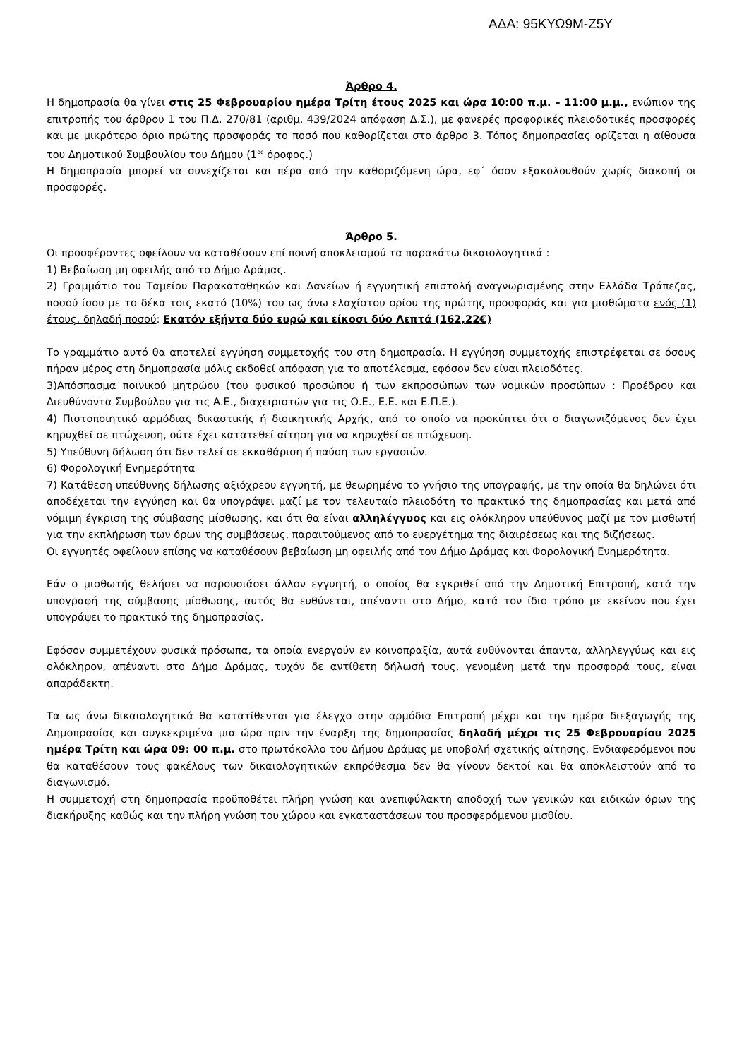ΑΔΑ: 95ΚΥΩ9Μ-Ζ5Υ
Άρθρο 4.
Η δημοπρασία θα γίνει στις 25 Φεβρουαρίου ημέρα Τρίτη έτους 2025 και ώρα 10:00 π.μ. – 11:00 μ.μ., ενώπιον της επιτροπής του άρθρου 1 του Π.Δ. 270/81 (αριθμ. 439/2024 απόφαση Δ.Σ.), με φανερές προφορικές πλειοδοτικές προσφορές και με μικρότερο όριο πρώτης προσφοράς το ποσό που καθορίζεται στο άρθρο 3. Τόπος δημοπρασίας ορίζεται η αίθουσα του Δημοτικού Συμβουλίου του Δήμου (1<sup>ος</sup> όροφος.)
Η δημοπρασία μπορεί να συνεχίζεται και πέρα από την καθοριζόμενη ώρα, εφ΄ όσον εξακολουθούν χωρίς διακοπή οι προσφορές.
Άρθρο 5.
Οι προσφέροντες οφείλουν να καταθέσουν επί ποινή αποκλεισμού τα παρακάτω δικαιολογητικά :
1) Βεβαίωση μη οφειλής από το Δήμο Δράμας.
2) Γραμμάτιο του Ταμείου Παρακαταθηκών και Δανείων ή εγγυητική επιστολή αναγνωρισμένης στην Ελλάδα Τράπεζας, ποσού ίσου με το δέκα τοις εκατό (10%) του ως άνω ελαχίστου ορίου της πρώτης προσφοράς και για μισθώματα ενός (1) έτους, δηλαδή ποσού: Εκατόν εξήντα δύο ευρώ και είκοσι δύο Λεπτά (162,22€)
Το γραμμάτιο αυτό θα αποτελεί εγγύηση συμμετοχής του στη δημοπρασία. Η εγγύηση συμμετοχής επιστρέφεται σε όσους πήραν μέρος στη δημοπρασία μόλις εκδοθεί απόφαση για το αποτέλεσμα, εφόσον δεν είναι πλειοδότες.
3)Απόσπασμα ποινικού μητρώου (του φυσικού προσώπου ή των εκπροσώπων των νομικών προσώπων : Προέδρου και Διευθύνοντα Συμβούλου για τις Α.Ε., διαχειριστών για τις Ο.Ε., Ε.Ε. και Ε.Π.Ε.).
4) Πιστοποιητικό αρμόδιας δικαστικής ή διοικητικής Αρχής, από το οποίο να προκύπτει ότι ο διαγωνιζόμενος δεν έχει κηρυχθεί σε πτώχευση, ούτε έχει κατατεθεί αίτηση για να κηρυχθεί σε πτώχευση.
5) Υπεύθυνη δήλωση ότι δεν τελεί σε εκκαθάριση ή παύση των εργασιών.
6) Φορολογική Ενημερότητα
7) Κατάθεση υπεύθυνης δήλωσης αξιόχρεου εγγυητή, με θεωρημένο το γνήσιο της υπογραφής, με την οποία θα δηλώνει ότι αποδέχεται την εγγύηση και θα υπογράψει μαζί με τον τελευταίο πλειοδότη το πρακτικό της δημοπρασίας και μετά από νόμιμη έγκριση της σύμβασης μίσθωσης, και ότι θα είναι αλληλέγγυος και εις ολόκληρον υπεύθυνος μαζί με τον μισθωτή για την εκπλήρωση των όρων της συμβάσεως, παραιτούμενος από το ευεργέτημα της διαιρέσεως και της διζήσεως.
Οι εγγυητές οφείλουν επίσης να καταθέσουν βεβαίωση μη οφειλής από τον Δήμο Δράμας και Φορολογική Ενημερότητα.
Εάν ο μισθωτής θελήσει να παρουσιάσει άλλον εγγυητή, ο οποίος θα εγκριθεί από την Δημοτική Επιτροπή, κατά την υπογραφή της σύμβασης μίσθωσης, αυτός θα ευθύνεται, απέναντι στο Δήμο, κατά τον ίδιο τρόπο με εκείνον που έχει υπογράψει το πρακτικό της δημοπρασίας.
Εφόσον συμμετέχουν φυσικά πρόσωπα, τα οποία ενεργούν εν κοινοπραξία, αυτά ευθύνονται άπαντα, αλληλεγγύως και εις ολόκληρον, απέναντι στο Δήμο Δράμας, τυχόν δε αντίθετη δήλωσή τους, γενομένη μετά την προσφορά τους, είναι απαράδεκτη.
Τα ως άνω δικαιολογητικά θα κατατίθενται για έλεγχο στην αρμόδια Επιτροπή μέχρι και την ημέρα διεξαγωγής της Δημοπρασίας και συγκεκριμένα μια ώρα πριν την έναρξη της δημοπρασίας δηλαδή μέχρι τις 25 Φεβρουαρίου 2025 ημέρα Τρίτη και ώρα 09: 00 π.μ. στο πρωτόκολλο του Δήμου Δράμας με υποβολή σχετικής αίτησης. Ενδιαφερόμενοι που θα καταθέσουν τους φακέλους των δικαιολογητικών εκπρόθεσμα δεν θα γίνουν δεκτοί και θα αποκλειστούν από το διαγωνισμό.
Η συμμετοχή στη δημοπρασία προϋποθέτει πλήρη γνώση και ανεπιφύλακτη αποδοχή των γενικών και ειδικών όρων της διακήρυξης καθώς και την πλήρη γνώση του χώρου και εγκαταστάσεων του προσφερόμενου μισθίου.